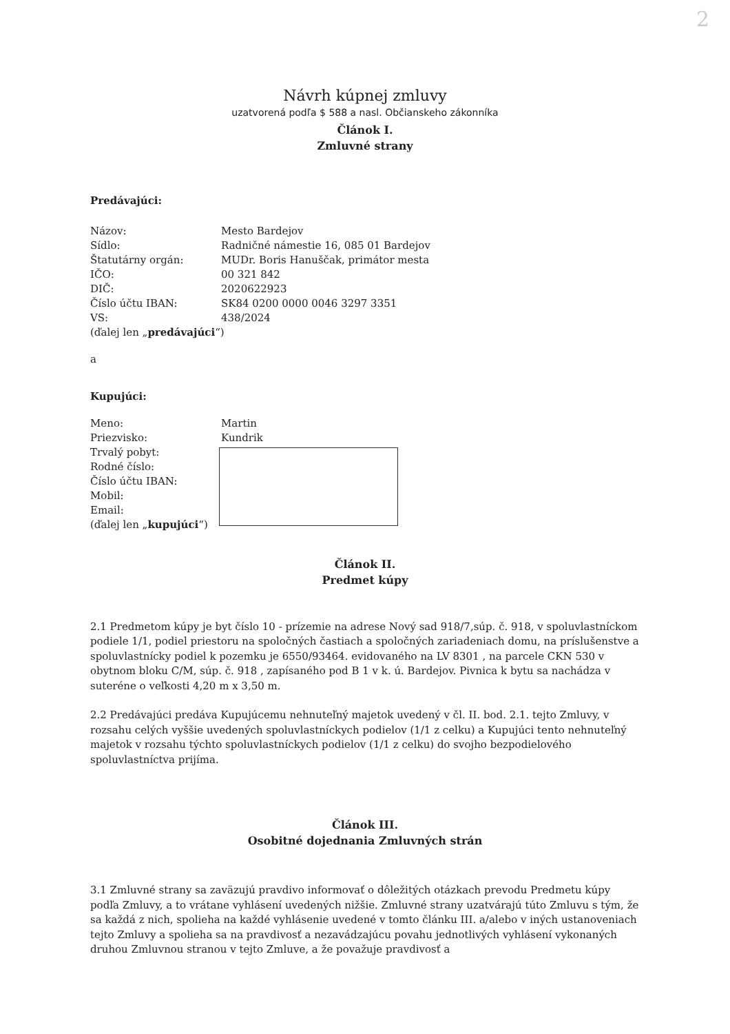2
Návrh kúpnej zmluvy
uzatvorená podľa $ 588 a nasl. Občianskeho zákonníka
Článok I.
Zmluvné strany
Predávajúci:
| Názov: | Mesto Bardejov |
| Sídlo: | Radničné námestie 16, 085 01 Bardejov |
| Štatutárny orgán: | MUDr. Boris Hanuščak, primátor mesta |
| IČO: | 00 321 842 |
| DIČ: | 2020622923 |
| Číslo účtu IBAN: | SK84 0200 0000 0046 3297 3351 |
| VS: | 438/2024 |
(ďalej len „predávajúci“)
a
Kupujúci:
| Meno: | Martin |
| Priezvisko: | Kundrik |
| Trvalý pobyt: | |
| Rodné číslo: | |
| Číslo účtu IBAN: | |
| Mobil: | |
| Email: | |
(ďalej len „kupujúci“)
Článok II.
Predmet kúpy
2.1 Predmetom kúpy je byt číslo 10 - prízemie na adrese Nový sad 918/7,súp. č. 918, v spoluvlastníckom podiele 1/1, podiel priestoru na spoločných častiach a spoločných zariadeniach domu, na príslušenstve a spoluvlastnícky podiel k pozemku je 6550/93464. evidovaného na LV 8301 , na parcele CKN 530 v obytnom bloku C/M, súp. č. 918 , zapísaného pod B 1 v k. ú. Bardejov. Pivnica k bytu sa nachádza v suteréne o veľkosti 4,20 m x 3,50 m.
2.2 Predávajúci predáva Kupujúcemu nehnuteľný majetok uvedený v čl. II. bod. 2.1. tejto Zmluvy, v rozsahu celých vyššie uvedených spoluvlastníckych podielov (1/1 z celku) a Kupujúci tento nehnuteľný majetok v rozsahu týchto spoluvlastníckych podielov (1/1 z celku) do svojho bezpodielového spoluvlastníctva prijíma.
Článok III.
Osobitné dojednania Zmluvných strán
3.1 Zmluvné strany sa zaväzujú pravdivo informovať o dôležitých otázkach prevodu Predmetu kúpy podľa Zmluvy, a to vrátane vyhlásení uvedených nižšie. Zmluvné strany uzatvárajú túto Zmluvu s tým, že sa každá z nich, spolieha na každé vyhlásenie uvedené v tomto článku III. a/alebo v iných ustanoveniach tejto Zmluvy a spolieha sa na pravdivosť a nezavádzajúcu povahu jednotlivých vyhlásení vykonaných druhou Zmluvnou stranou v tejto Zmluve, a že považuje pravdivosť a